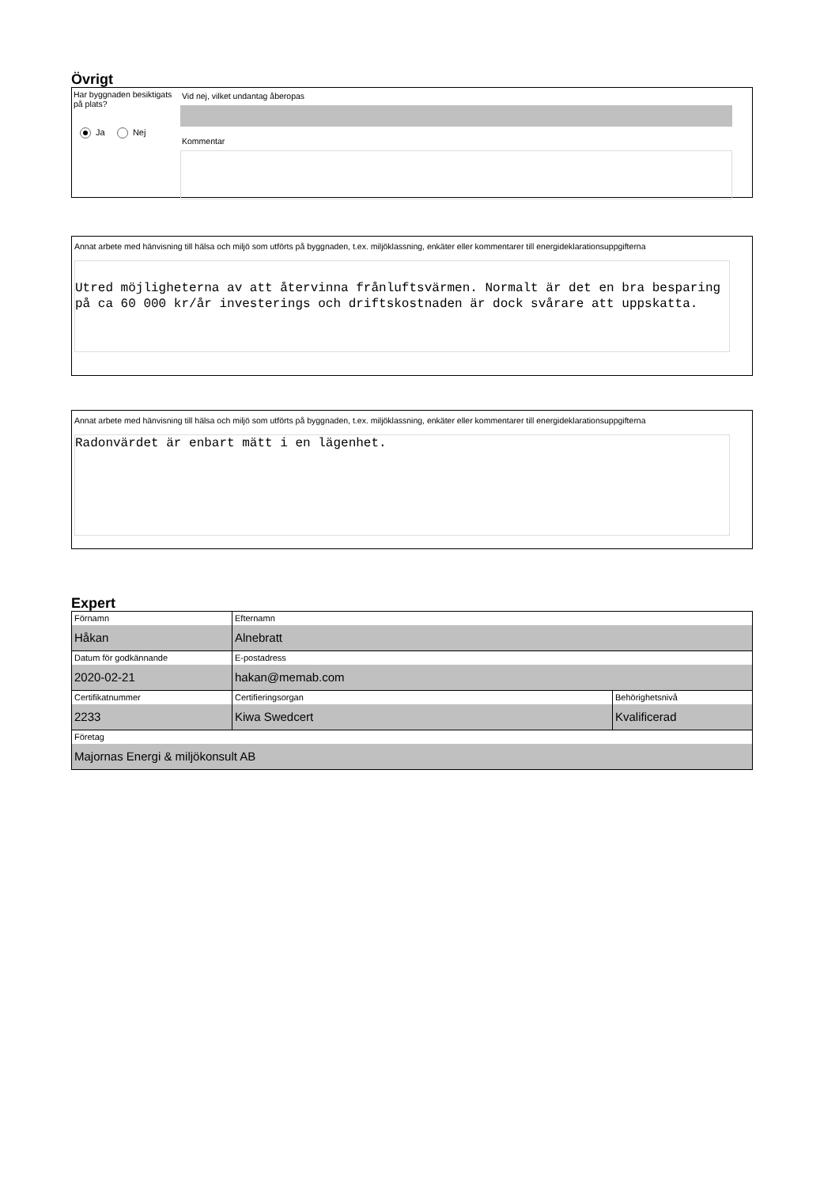Övrigt
Har byggnaden besiktigats på plats?
Ja Nej
Vid nej, vilket undantag åberopas
Kommentar
Annat arbete med hänvisning till hälsa och miljö som utförts på byggnaden, t.ex. miljöklassning, enkäter eller kommentarer till energideklarationsuppgifterna
Utred möjligheterna av att återvinna frånluftsvärmen. Normalt är det en bra besparing på ca 60 000 kr/år investerings och driftskostnaden är dock svårare att uppskatta.
Annat arbete med hänvisning till hälsa och miljö som utförts på byggnaden, t.ex. miljöklassning, enkäter eller kommentarer till energideklarationsuppgifterna
Radonvärdet är enbart mätt i en lägenhet.
Expert
| Förnamn Håkan | Efternamn Alnebratt | |
| Datum för godkännande 2020-02-21 | E-postadress hakan@memab.com | |
| Certifikatnummer 2233 | Certifieringsorgan Kiwa Swedcert | Behörighetsnivå Kvalificerad |
| Företag Majornas Energi & miljökonsult AB | | |